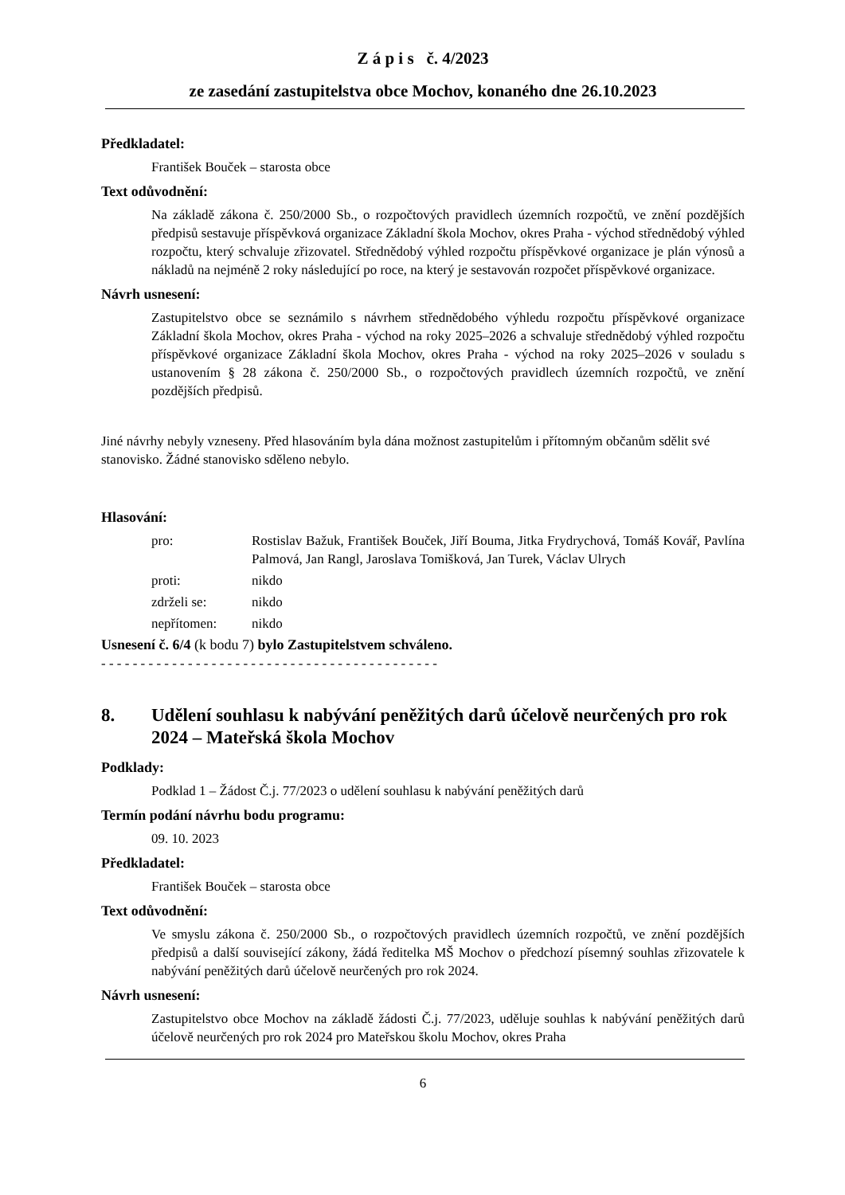Z á p i s č. 4/2023
ze zasedání zastupitelstva obce Mochov, konaného dne 26.10.2023
Předkladatel:
František Bouček – starosta obce
Text odůvodnění:
Na základě zákona č. 250/2000 Sb., o rozpočtových pravidlech územních rozpočtů, ve znění pozdějších předpisů sestavuje příspěvková organizace Základní škola Mochov, okres Praha - východ střednědobý výhled rozpočtu, který schvaluje zřizovatel. Střednědobý výhled rozpočtu příspěvkové organizace je plán výnosů a nákladů na nejméně 2 roky následující po roce, na který je sestavován rozpočet příspěvkové organizace.
Návrh usnesení:
Zastupitelstvo obce se seznámilo s návrhem střednědobého výhledu rozpočtu příspěvkové organizace Základní škola Mochov, okres Praha - východ na roky 2025–2026 a schvaluje střednědobý výhled rozpočtu příspěvkové organizace Základní škola Mochov, okres Praha - východ na roky 2025–2026 v souladu s ustanovením § 28 zákona č. 250/2000 Sb., o rozpočtových pravidlech územních rozpočtů, ve znění pozdějších předpisů.
Jiné návrhy nebyly vzneseny. Před hlasováním byla dána možnost zastupitelům i přítomným občanům sdělit své stanovisko. Žádné stanovisko sděleno nebylo.
Hlasování:
| pro: | Rostislav Bažuk, František Bouček, Jiří Bouma, Jitka Frydrychová, Tomáš Kovář, Pavlína Palmová, Jan Rangl, Jaroslava Tomišková, Jan Turek, Václav Ulrych |
| proti: | nikdo |
| zdrželi se: | nikdo |
| nepřítomen: | nikdo |
Usnesení č. 6/4 (k bodu 7) bylo Zastupitelstvem schváleno.
- - - - - - - - - - - - - - - - - - - - - - - - - - - - - - - - - - - - - - - - - - -
8. Udělení souhlasu k nabývání peněžitých darů účelově neurčených pro rok 2024 – Mateřská škola Mochov
Podklady:
Podklad 1 – Žádost Č.j. 77/2023 o udělení souhlasu k nabývání peněžitých darů
Termín podání návrhu bodu programu:
09. 10. 2023
Předkladatel:
František Bouček – starosta obce
Text odůvodnění:
Ve smyslu zákona č. 250/2000 Sb., o rozpočtových pravidlech územních rozpočtů, ve znění pozdějších předpisů a další související zákony, žádá ředitelka MŠ Mochov o předchozí písemný souhlas zřizovatele k nabývání peněžitých darů účelově neurčených pro rok 2024.
Návrh usnesení:
Zastupitelstvo obce Mochov na základě žádosti Č.j. 77/2023, uděluje souhlas k nabývání peněžitých darů účelově neurčených pro rok 2024 pro Mateřskou školu Mochov, okres Praha
6